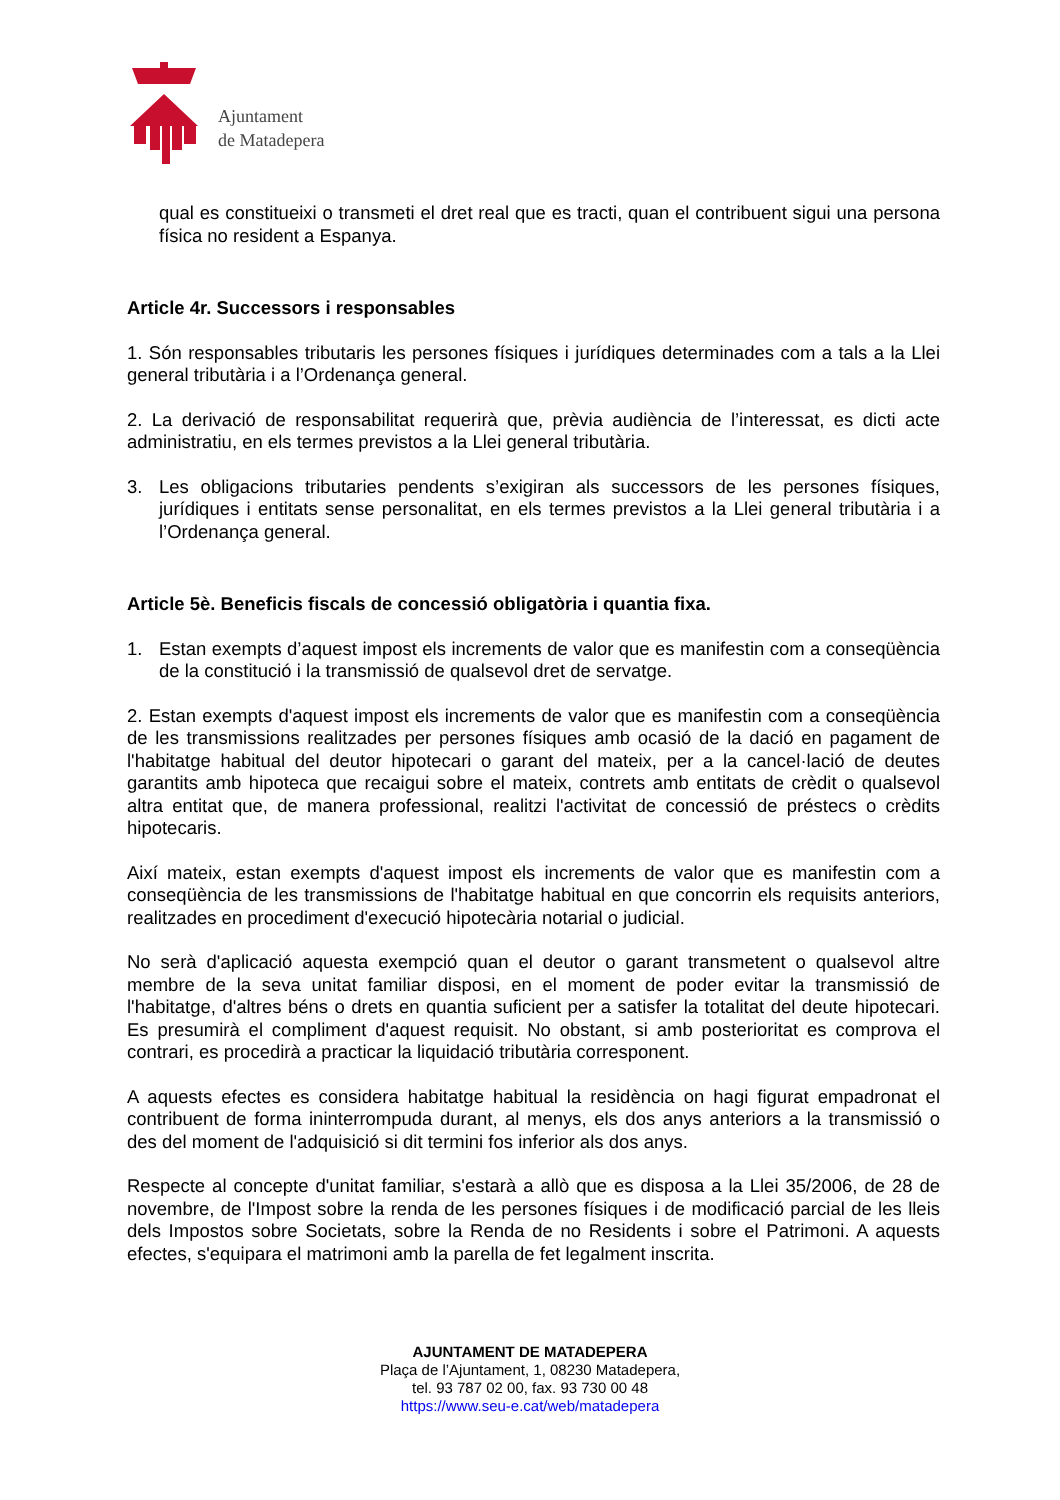Ajuntament
de Matadepera
qual es constitueixi o transmeti el dret real que es tracti, quan el contribuent sigui una persona física no resident a Espanya.
Article 4r. Successors i responsables
1. Són responsables tributaris les persones físiques i jurídiques determinades com a tals a la Llei general tributària i a l’Ordenança general.
2. La derivació de responsabilitat requerirà que, prèvia audiència de l’interessat, es dicti acte administratiu, en els termes previstos a la Llei general tributària.
3. Les obligacions tributaries pendents s’exigiran als successors de les persones físiques, jurídiques i entitats sense personalitat, en els termes previstos a la Llei general tributària i a l’Ordenança general.
Article 5è. Beneficis fiscals de concessió obligatòria i quantia fixa.
1. Estan exempts d’aquest impost els increments de valor que es manifestin com a conseqüència de la constitució i la transmissió de qualsevol dret de servatge.
2. Estan exempts d'aquest impost els increments de valor que es manifestin com a conseqüència de les transmissions realitzades per persones físiques amb ocasió de la dació en pagament de l'habitatge habitual del deutor hipotecari o garant del mateix, per a la cancel·lació de deutes garantits amb hipoteca que recaigui sobre el mateix, contrets amb entitats de crèdit o qualsevol altra entitat que, de manera professional, realitzi l'activitat de concessió de préstecs o crèdits hipotecaris.
Així mateix, estan exempts d'aquest impost els increments de valor que es manifestin com a conseqüència de les transmissions de l'habitatge habitual en que concorrin els requisits anteriors, realitzades en procediment d'execució hipotecària notarial o judicial.
No serà d'aplicació aquesta exempció quan el deutor o garant transmetent o qualsevol altre membre de la seva unitat familiar disposi, en el moment de poder evitar la transmissió de l'habitatge, d'altres béns o drets en quantia suficient per a satisfer la totalitat del deute hipotecari. Es presumirà el compliment d'aquest requisit. No obstant, si amb posterioritat es comprova el contrari, es procedirà a practicar la liquidació tributària corresponent.
A aquests efectes es considera habitatge habitual la residència on hagi figurat empadronat el contribuent de forma ininterrompuda durant, al menys, els dos anys anteriors a la transmissió o des del moment de l'adquisició si dit termini fos inferior als dos anys.
Respecte al concepte d'unitat familiar, s'estarà a allò que es disposa a la Llei 35/2006, de 28 de novembre, de l'Impost sobre la renda de les persones físiques i de modificació parcial de les lleis dels Impostos sobre Societats, sobre la Renda de no Residents i sobre el Patrimoni. A aquests efectes, s'equipara el matrimoni amb la parella de fet legalment inscrita.
AJUNTAMENT DE MATADEPERA
Plaça de l’Ajuntament, 1, 08230 Matadepera,
tel. 93 787 02 00, fax. 93 730 00 48
https://www.seu-e.cat/web/matadepera